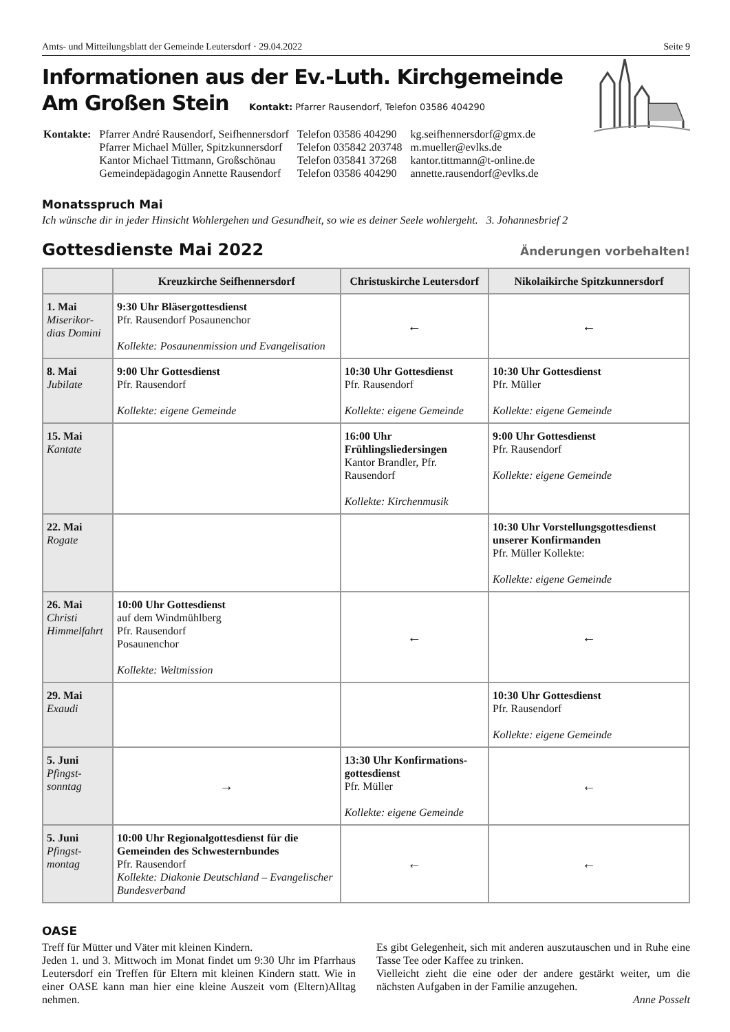Amts- und Mitteilungsblatt der Gemeinde Leutersdorf · 29.04.2022 Seite 9
Informationen aus der Ev.-Luth. Kirchgemeinde
Am Großen Stein Kontakt: Pfarrer Rausendorf, Telefon 03586 404290
| Kontakte: | Pfarrer André Rausendorf, Seifhennersdorf Pfarrer Michael Müller, Spitzkunnersdorf Kantor Michael Tittmann, Großschönau Gemeindepädagogin Annette Rausendorf | Telefon 03586 404290 Telefon 035842 203748 Telefon 035841 37268 Telefon 03586 404290 | kg.seifhennersdorf@gmx.de m.mueller@evlks.de kantor.tittmann@t-online.de annette.rausendorf@evlks.de |
Monatsspruch Mai
Ich wünsche dir in jeder Hinsicht Wohlergehen und Gesundheit, so wie es deiner Seele wohlergeht. 3. Johannesbrief 2
Gottesdienste Mai 2022 Änderungen vorbehalten!
| | Kreuzkirche Seifhennersdorf | Christuskirche Leutersdorf | Nikolaikirche Spitzkunnersdorf |
| --- | --- | --- | --- |
| 1. Mai Miserikor-dias Domini | 9:30 Uhr Bläsergottesdienst Pfr. Rausendorf Posaunenchor Kollekte: Posaunenmission und Evangelisation | ← | ← |
| 8. Mai Jubilate | 9:00 Uhr Gottesdienst Pfr. Rausendorf Kollekte: eigene Gemeinde | 10:30 Uhr Gottesdienst Pfr. Rausendorf Kollekte: eigene Gemeinde | 10:30 Uhr Gottesdienst Pfr. Müller Kollekte: eigene Gemeinde |
| 15. Mai Kantate | | 16:00 Uhr Frühlingsliedersingen Kantor Brandler, Pfr. Rausendorf Kollekte: Kirchenmusik | 9:00 Uhr Gottesdienst Pfr. Rausendorf Kollekte: eigene Gemeinde |
| 22. Mai Rogate | | | 10:30 Uhr Vorstellungsgottesdienst unserer Konfirmanden Pfr. Müller Kollekte: Kollekte: eigene Gemeinde |
| 26. Mai Christi Himmelfahrt | 10:00 Uhr Gottesdienst auf dem Windmühlberg Pfr. Rausendorf Posaunenchor Kollekte: Weltmission | ← | ← |
| 29. Mai Exaudi | | | 10:30 Uhr Gottesdienst Pfr. Rausendorf Kollekte: eigene Gemeinde |
| 5. Juni Pfingst-sonntag | → | 13:30 Uhr Konfirmations-gottesdienst Pfr. Müller Kollekte: eigene Gemeinde | ← |
| 5. Juni Pfingst-montag | 10:00 Uhr Regionalgottesdienst für die Gemeinden des Schwesternbundes Pfr. Rausendorf Kollekte: Diakonie Deutschland – Evangelischer Bundesverband | ← | ← |
OASE
Treff für Mütter und Väter mit kleinen Kindern.
Jeden 1. und 3. Mittwoch im Monat findet um 9:30 Uhr im Pfarrhaus Leutersdorf ein Treffen für Eltern mit kleinen Kindern statt. Wie in einer OASE kann man hier eine kleine Auszeit vom (Eltern)Alltag nehmen.
Es gibt Gelegenheit, sich mit anderen auszutauschen und in Ruhe eine Tasse Tee oder Kaffee zu trinken.
Vielleicht zieht die eine oder der andere gestärkt weiter, um die nächsten Aufgaben in der Familie anzugehen.
Anne Posselt